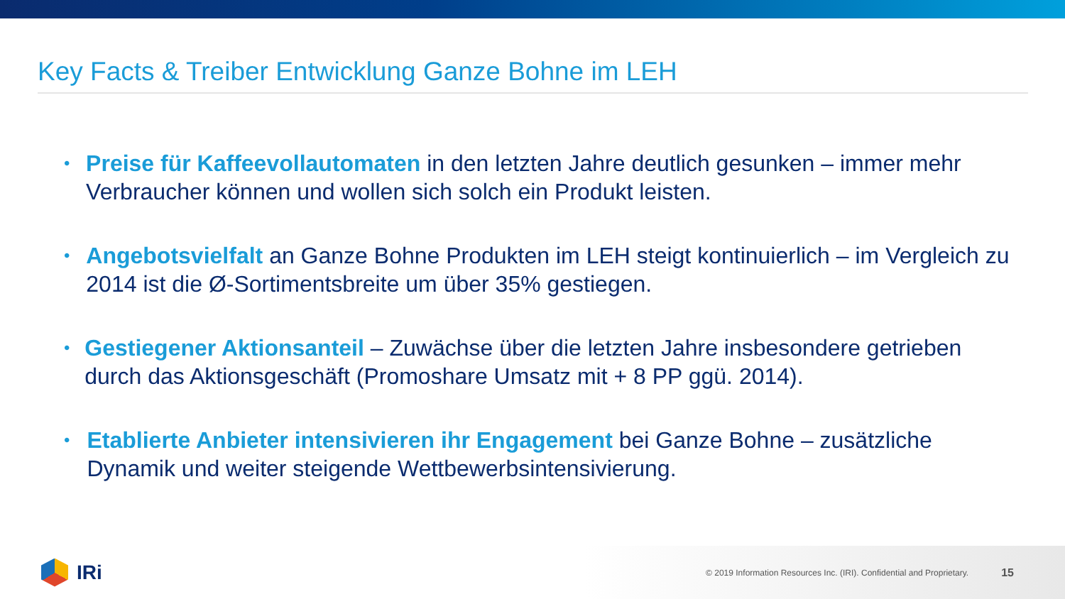Key Facts & Treiber Entwicklung Ganze Bohne im LEH
• Preise für Kaffeevollautomaten in den letzten Jahre deutlich gesunken – immer mehr Verbraucher können und wollen sich solch ein Produkt leisten.
• Angebotsvielfalt an Ganze Bohne Produkten im LEH steigt kontinuierlich – im Vergleich zu 2014 ist die Ø-Sortimentsbreite um über 35% gestiegen.
• Gestiegener Aktionsanteil – Zuwächse über die letzten Jahre insbesondere getrieben durch das Aktionsgeschäft (Promoshare Umsatz mit + 8 PP ggü. 2014).
• Etablierte Anbieter intensivieren ihr Engagement bei Ganze Bohne – zusätzliche Dynamik und weiter steigende Wettbewerbsintensivierung.
IRi
© 2019 Information Resources Inc. (IRI). Confidential and Proprietary.
15